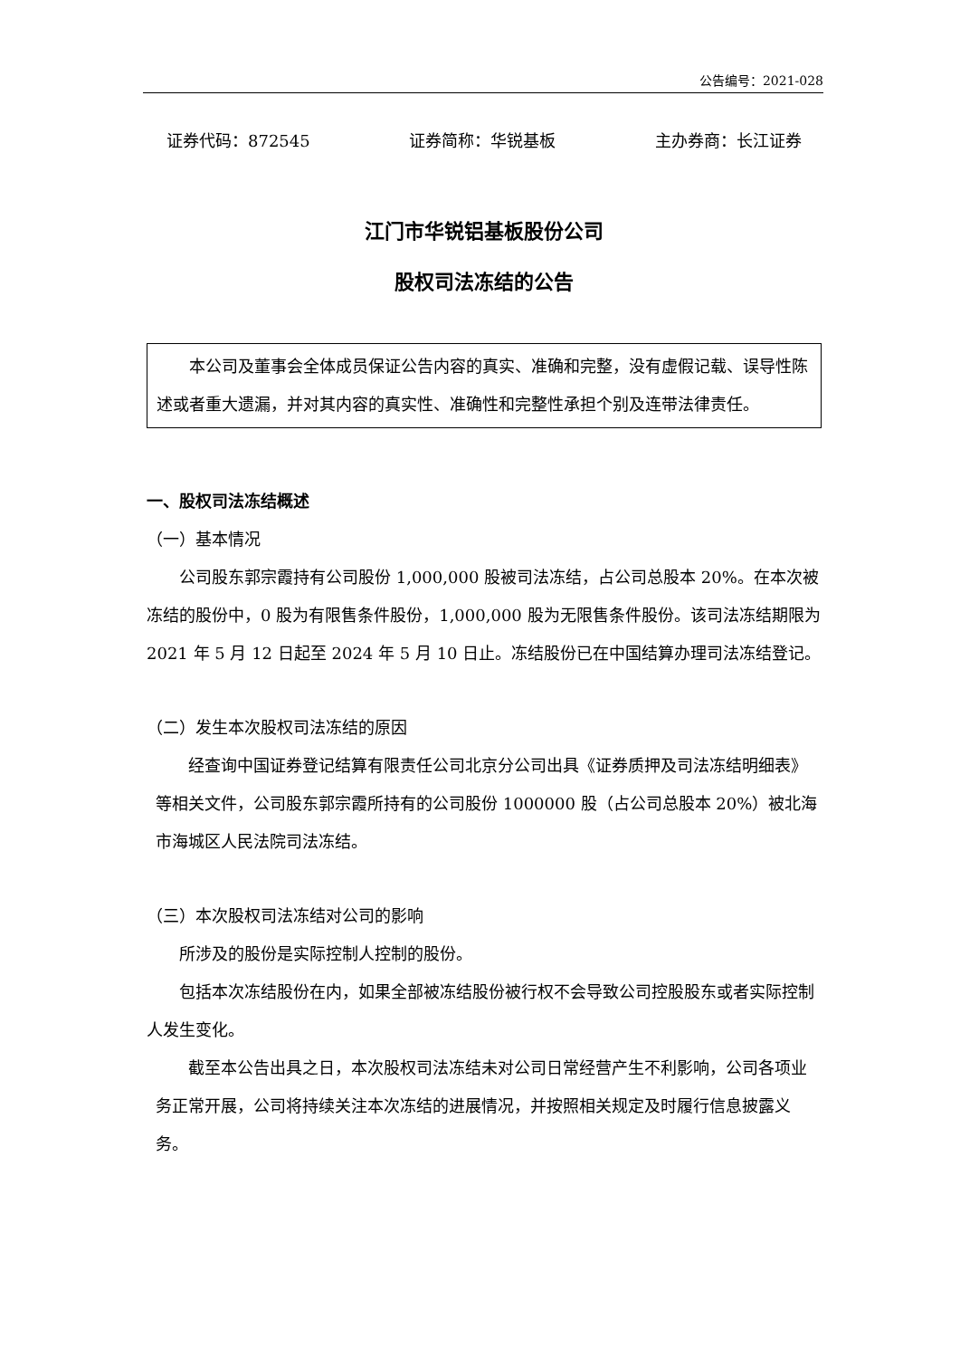公告编号：2021-028
证券代码：872545 证券简称：华锐基板 主办券商：长江证券
江门市华锐铝基板股份公司
股权司法冻结的公告
本公司及董事会全体成员保证公告内容的真实、准确和完整，没有虚假记载、误导性陈述或者重大遗漏，并对其内容的真实性、准确性和完整性承担个别及连带法律责任。
一、股权司法冻结概述
（一）基本情况
公司股东郭宗霞持有公司股份 1,000,000 股被司法冻结，占公司总股本 20%。在本次被冻结的股份中，0 股为有限售条件股份，1,000,000 股为无限售条件股份。该司法冻结期限为 2021 年 5 月 12 日起至 2024 年 5 月 10 日止。冻结股份已在中国结算办理司法冻结登记。
（二）发生本次股权司法冻结的原因
经查询中国证券登记结算有限责任公司北京分公司出具《证券质押及司法冻结明细表》等相关文件，公司股东郭宗霞所持有的公司股份 1000000 股（占公司总股本 20%）被北海市海城区人民法院司法冻结。
（三）本次股权司法冻结对公司的影响
所涉及的股份是实际控制人控制的股份。
包括本次冻结股份在内，如果全部被冻结股份被行权不会导致公司控股股东或者实际控制人发生变化。
截至本公告出具之日，本次股权司法冻结未对公司日常经营产生不利影响，公司各项业务正常开展，公司将持续关注本次冻结的进展情况，并按照相关规定及时履行信息披露义务。